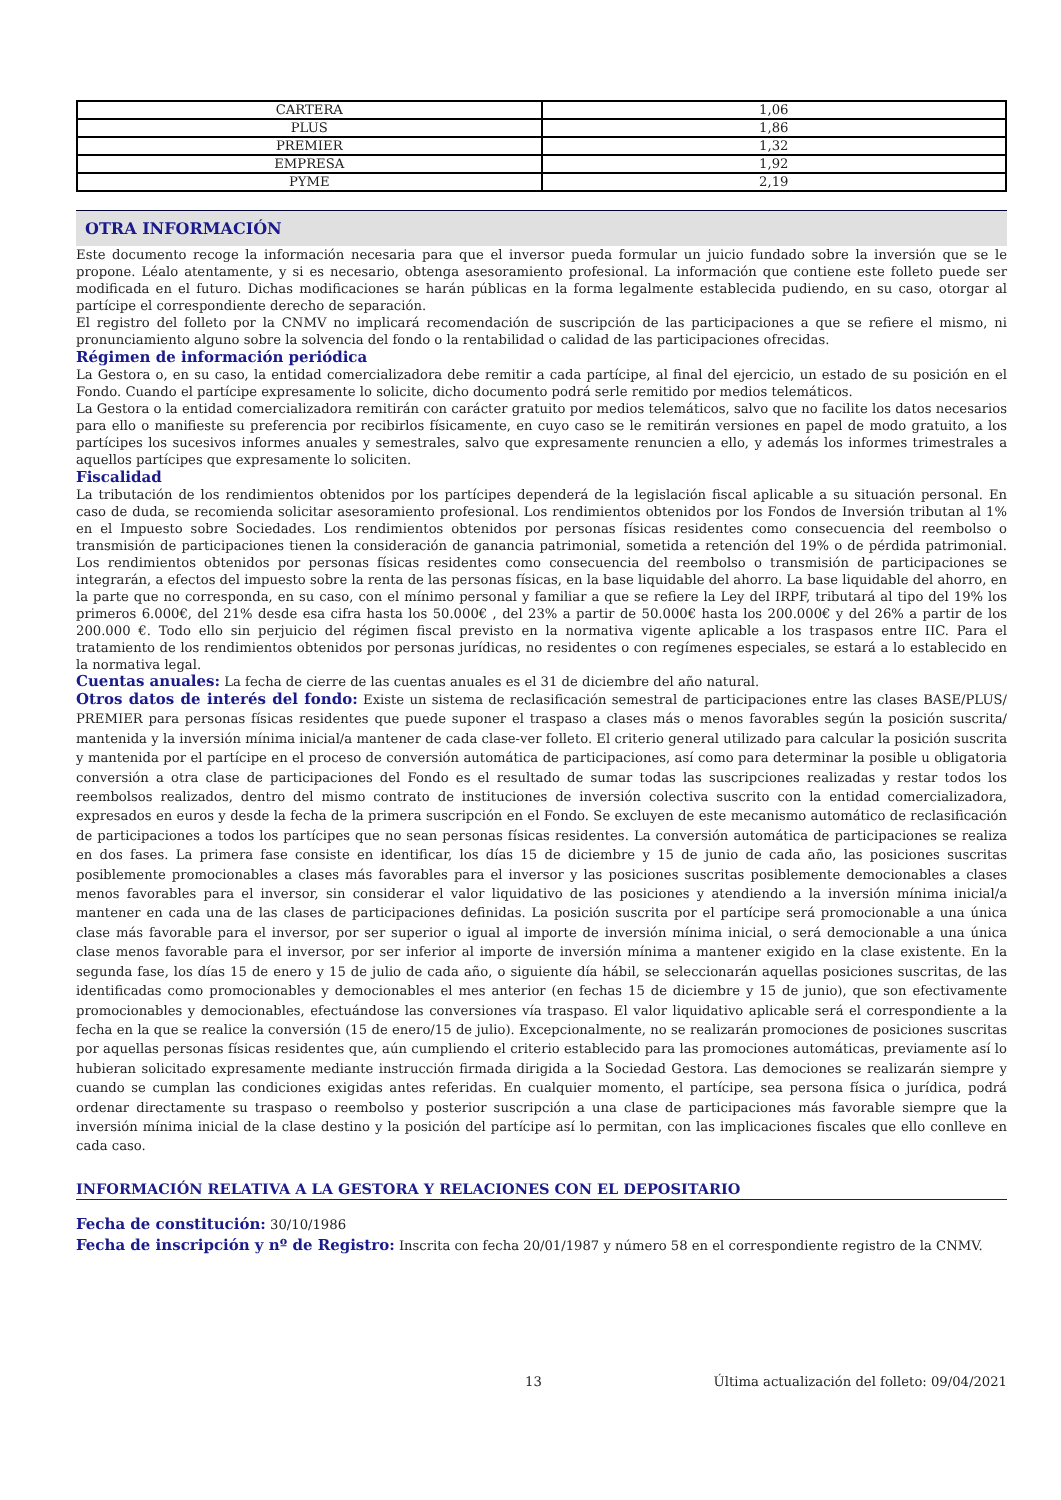| CARTERA | 1,06 |
| PLUS | 1,86 |
| PREMIER | 1,32 |
| EMPRESA | 1,92 |
| PYME | 2,19 |
OTRA INFORMACIÓN
Este documento recoge la información necesaria para que el inversor pueda formular un juicio fundado sobre la inversión que se le propone. Léalo atentamente, y si es necesario, obtenga asesoramiento profesional. La información que contiene este folleto puede ser modificada en el futuro. Dichas modificaciones se harán públicas en la forma legalmente establecida pudiendo, en su caso, otorgar al partícipe el correspondiente derecho de separación.
El registro del folleto por la CNMV no implicará recomendación de suscripción de las participaciones a que se refiere el mismo, ni pronunciamiento alguno sobre la solvencia del fondo o la rentabilidad o calidad de las participaciones ofrecidas.
Régimen de información periódica
La Gestora o, en su caso, la entidad comercializadora debe remitir a cada partícipe, al final del ejercicio, un estado de su posición en el Fondo. Cuando el partícipe expresamente lo solicite, dicho documento podrá serle remitido por medios telemáticos.
La Gestora o la entidad comercializadora remitirán con carácter gratuito por medios telemáticos, salvo que no facilite los datos necesarios para ello o manifieste su preferencia por recibirlos físicamente, en cuyo caso se le remitirán versiones en papel de modo gratuito, a los partícipes los sucesivos informes anuales y semestrales, salvo que expresamente renuncien a ello, y además los informes trimestrales a aquellos partícipes que expresamente lo soliciten.
Fiscalidad
La tributación de los rendimientos obtenidos por los partícipes dependerá de la legislación fiscal aplicable a su situación personal. En caso de duda, se recomienda solicitar asesoramiento profesional. Los rendimientos obtenidos por los Fondos de Inversión tributan al 1% en el Impuesto sobre Sociedades. Los rendimientos obtenidos por personas físicas residentes como consecuencia del reembolso o transmisión de participaciones tienen la consideración de ganancia patrimonial, sometida a retención del 19% o de pérdida patrimonial. Los rendimientos obtenidos por personas físicas residentes como consecuencia del reembolso o transmisión de participaciones se integrarán, a efectos del impuesto sobre la renta de las personas físicas, en la base liquidable del ahorro. La base liquidable del ahorro, en la parte que no corresponda, en su caso, con el mínimo personal y familiar a que se refiere la Ley del IRPF, tributará al tipo del 19% los primeros 6.000€, del 21% desde esa cifra hasta los 50.000€ , del 23% a partir de 50.000€ hasta los 200.000€ y del 26% a partir de los 200.000 €. Todo ello sin perjuicio del régimen fiscal previsto en la normativa vigente aplicable a los traspasos entre IIC. Para el tratamiento de los rendimientos obtenidos por personas jurídicas, no residentes o con regímenes especiales, se estará a lo establecido en la normativa legal.
Cuentas anuales: La fecha de cierre de las cuentas anuales es el 31 de diciembre del año natural.
Otros datos de interés del fondo: Existe un sistema de reclasificación semestral de participaciones entre las clases BASE/PLUS/ PREMIER para personas físicas residentes que puede suponer el traspaso a clases más o menos favorables según la posición suscrita/ mantenida y la inversión mínima inicial/a mantener de cada clase-ver folleto. El criterio general utilizado para calcular la posición suscrita y mantenida por el partícipe en el proceso de conversión automática de participaciones, así como para determinar la posible u obligatoria conversión a otra clase de participaciones del Fondo es el resultado de sumar todas las suscripciones realizadas y restar todos los reembolsos realizados, dentro del mismo contrato de instituciones de inversión colectiva suscrito con la entidad comercializadora, expresados en euros y desde la fecha de la primera suscripción en el Fondo. Se excluyen de este mecanismo automático de reclasificación de participaciones a todos los partícipes que no sean personas físicas residentes. La conversión automática de participaciones se realiza en dos fases. La primera fase consiste en identificar, los días 15 de diciembre y 15 de junio de cada año, las posiciones suscritas posiblemente promocionables a clases más favorables para el inversor y las posiciones suscritas posiblemente democionables a clases menos favorables para el inversor, sin considerar el valor liquidativo de las posiciones y atendiendo a la inversión mínima inicial/a mantener en cada una de las clases de participaciones definidas. La posición suscrita por el partícipe será promocionable a una única clase más favorable para el inversor, por ser superior o igual al importe de inversión mínima inicial, o será democionable a una única clase menos favorable para el inversor, por ser inferior al importe de inversión mínima a mantener exigido en la clase existente. En la segunda fase, los días 15 de enero y 15 de julio de cada año, o siguiente día hábil, se seleccionarán aquellas posiciones suscritas, de las identificadas como promocionables y democionables el mes anterior (en fechas 15 de diciembre y 15 de junio), que son efectivamente promocionables y democionables, efectuándose las conversiones vía traspaso. El valor liquidativo aplicable será el correspondiente a la fecha en la que se realice la conversión (15 de enero/15 de julio). Excepcionalmente, no se realizarán promociones de posiciones suscritas por aquellas personas físicas residentes que, aún cumpliendo el criterio establecido para las promociones automáticas, previamente así lo hubieran solicitado expresamente mediante instrucción firmada dirigida a la Sociedad Gestora. Las demociones se realizarán siempre y cuando se cumplan las condiciones exigidas antes referidas. En cualquier momento, el partícipe, sea persona física o jurídica, podrá ordenar directamente su traspaso o reembolso y posterior suscripción a una clase de participaciones más favorable siempre que la inversión mínima inicial de la clase destino y la posición del partícipe así lo permitan, con las implicaciones fiscales que ello conlleve en cada caso.
INFORMACIÓN RELATIVA A LA GESTORA Y RELACIONES CON EL DEPOSITARIO
Fecha de constitución: 30/10/1986
Fecha de inscripción y nº de Registro: Inscrita con fecha 20/01/1987 y número 58 en el correspondiente registro de la CNMV.
13 Última actualización del folleto: 09/04/2021